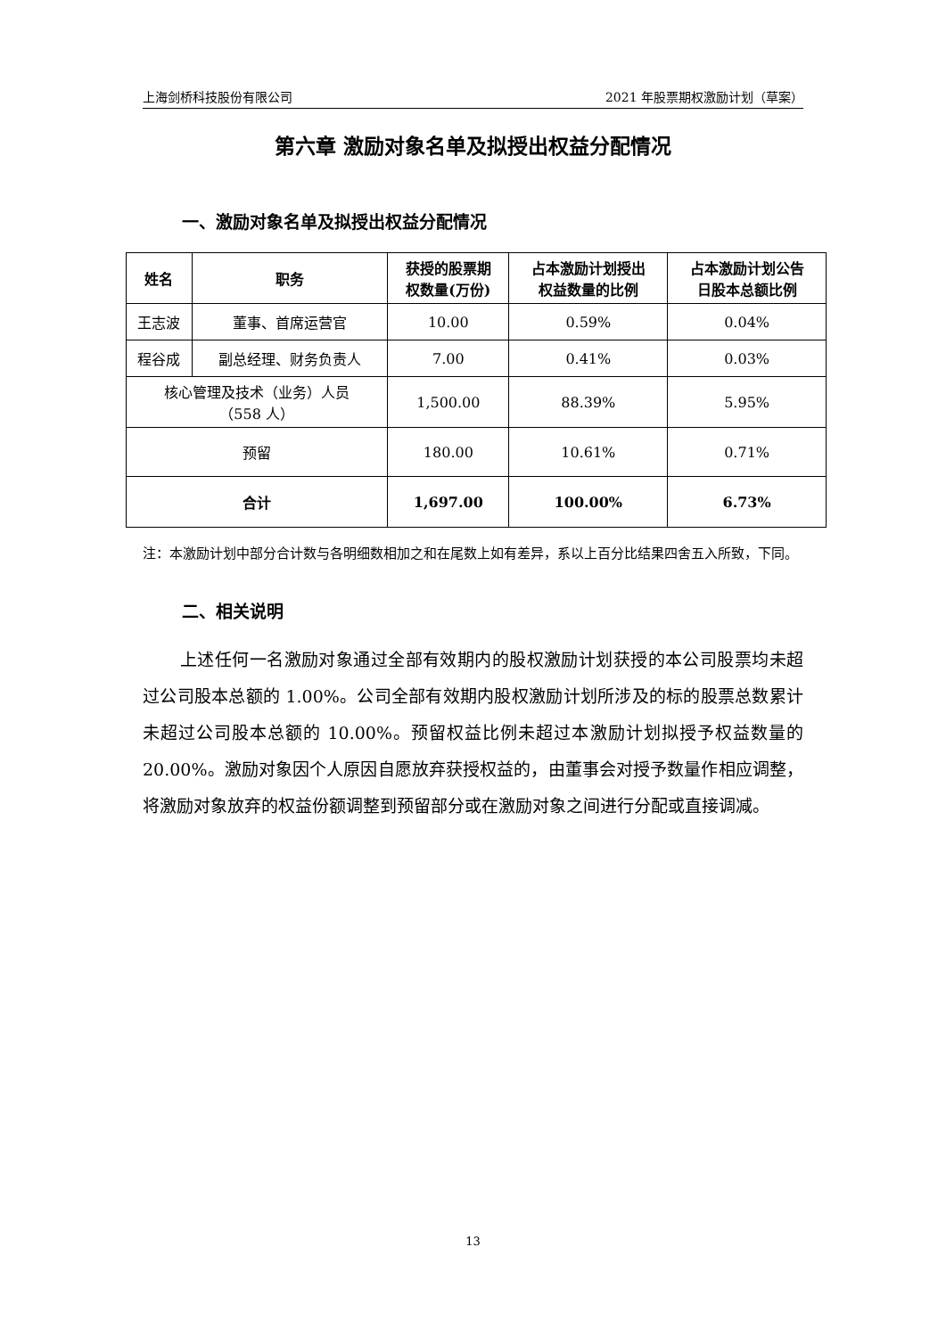上海剑桥科技股份有限公司 2021 年股票期权激励计划（草案）
第六章 激励对象名单及拟授出权益分配情况
一、激励对象名单及拟授出权益分配情况
| 姓名 | 职务 | 获授的股票期 权数量(万份) | 占本激励计划授出 权益数量的比例 | 占本激励计划公告 日股本总额比例 |
| --- | --- | --- | --- | --- |
| 王志波 | 董事、首席运营官 | 10.00 | 0.59% | 0.04% |
| 程谷成 | 副总经理、财务负责人 | 7.00 | 0.41% | 0.03% |
| 核心管理及技术（业务）人员 （558 人） | | 1,500.00 | 88.39% | 5.95% |
| 预留 | | 180.00 | 10.61% | 0.71% |
| 合计 | | 1,697.00 | 100.00% | 6.73% |
注：本激励计划中部分合计数与各明细数相加之和在尾数上如有差异，系以上百分比结果四舍五入所致，下同。
二、相关说明
上述任何一名激励对象通过全部有效期内的股权激励计划获授的本公司股票均未超过公司股本总额的 1.00%。公司全部有效期内股权激励计划所涉及的标的股票总数累计未超过公司股本总额的 10.00%。预留权益比例未超过本激励计划拟授予权益数量的 20.00%。激励对象因个人原因自愿放弃获授权益的，由董事会对授予数量作相应调整，将激励对象放弃的权益份额调整到预留部分或在激励对象之间进行分配或直接调减。
13